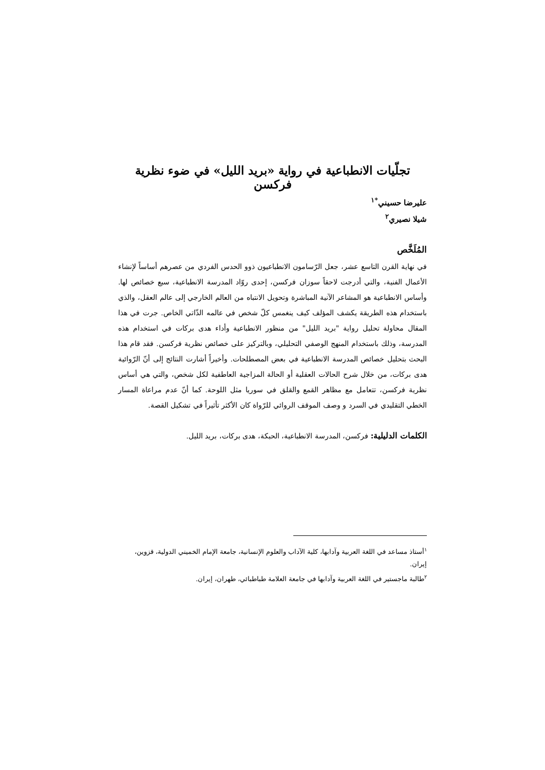تجلّيات الانطباعية في رواية «بريد الليل» في ضوء نظرية فركسن
عليرضا حسيني<sup>*١</sup>
شيلا نصيري<sup>٢</sup>
المُلَخَّص
في نهاية القرن التاسع عشر، جعل الرّسامون الانطباعيون ذوو الحدس الفردي من عصرهم أساساً لإنشاء الأعمال الفنية، والتي أدرجت لاحقاً سوزان فركسن، إحدى روّاد المدرسة الانطباعية، سبع خصائص لها. وأساس الانطباعية هو المشاعر الآنية المباشرة وتحويل الانتباه من العالم الخارجي إلى عالم العقل، والذي باستخدام هذه الطريقة يكشف المؤلف كيف ينغمس كلّ شخص في عالمه الذّاتي الخاص. جرت في هذا المقال محاولة تحليل رواية "بريد الليل" من منظور الانطباعية وأداء هدى بركات في استخدام هذه المدرسة، وذلك باستخدام المنهج الوصفي التحليلي، وبالتركيز على خصائص نظرية فركسن. فقد قام هذا البحث بتحليل خصائص المدرسة الانطباعية في بعض المصطلحات. وأخيراً أشارت النتائج إلى أنّ الرّوائية هدى بركات، من خلال شرح الحالات العقلية أو الحالة المزاجية العاطفية لكل شخص، والتي هي أساس نظرية فركسن، تتعامل مع مظاهر القمع والقلق في سوريا مثل اللوحة. كما أنّ عدم مراعاة المسار الخطي التقليدي في السرد و وصف الموقف الروائي للرّواة كان الأكثر تأثيراً في تشكيل القصة.
الكلمات الدليلية: فركسن، المدرسة الانطباعية، الحبكة، هدى بركات، بريد الليل.
<sup>١</sup> أستاذ مساعد في اللغة العربية وآدابها، كلية الآداب والعلوم الإنسانية، جامعة الإمام الخميني الدولية، قزوين، إيران.
<sup>٢</sup> طالبة ماجستير في اللغة العربية وآدابها في جامعة العلامة طباطبائي، طهران، إيران.